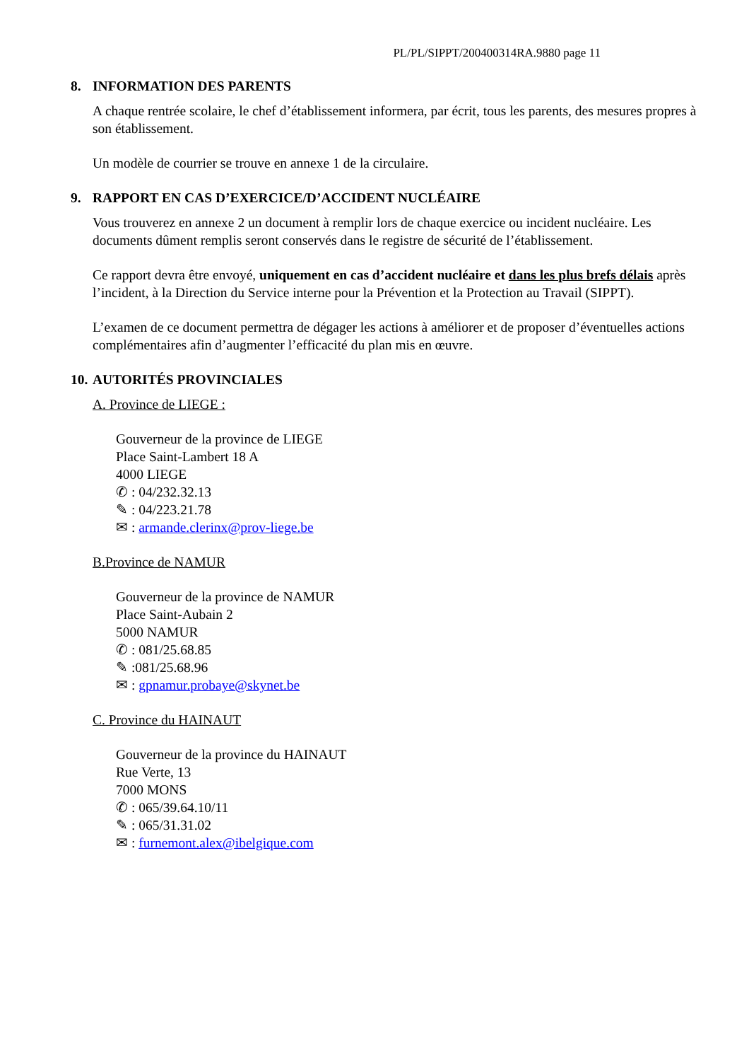PL/PL/SIPPT/200400314RA.9880 page 11
8. INFORMATION DES PARENTS
A chaque rentrée scolaire, le chef d’établissement informera, par écrit, tous les parents, des mesures propres à son établissement.
Un modèle de courrier se trouve en annexe 1 de la circulaire.
9. RAPPORT EN CAS D’EXERCICE/D’ACCIDENT NUCLÉAIRE
Vous trouverez en annexe 2 un document à remplir lors de chaque exercice ou incident nucléaire. Les documents dûment remplis seront conservés dans le registre de sécurité de l’établissement.
Ce rapport devra être envoyé, uniquement en cas d’accident nucléaire et dans les plus brefs délais après l’incident, à la Direction du Service interne pour la Prévention et la Protection au Travail (SIPPT).
L’examen de ce document permettra de dégager les actions à améliorer et de proposer d’éventuelles actions complémentaires afin d’augmenter l’efficacité du plan mis en œuvre.
10. AUTORITÉS PROVINCIALES
A. Province de LIEGE :
Gouverneur de la province de LIEGE
Place Saint-Lambert 18 A
4000 LIEGE
✆ : 04/232.32.13
✎ : 04/223.21.78
✉ : armande.clerinx@prov-liege.be
B.Province de NAMUR
Gouverneur de la province de NAMUR
Place Saint-Aubain 2
5000 NAMUR
✆ : 081/25.68.85
✎ :081/25.68.96
✉ : gpnamur.probaye@skynet.be
C. Province du HAINAUT
Gouverneur de la province du HAINAUT
Rue Verte, 13
7000 MONS
✆ : 065/39.64.10/11
✎ : 065/31.31.02
✉ : furnemont.alex@ibelgique.com